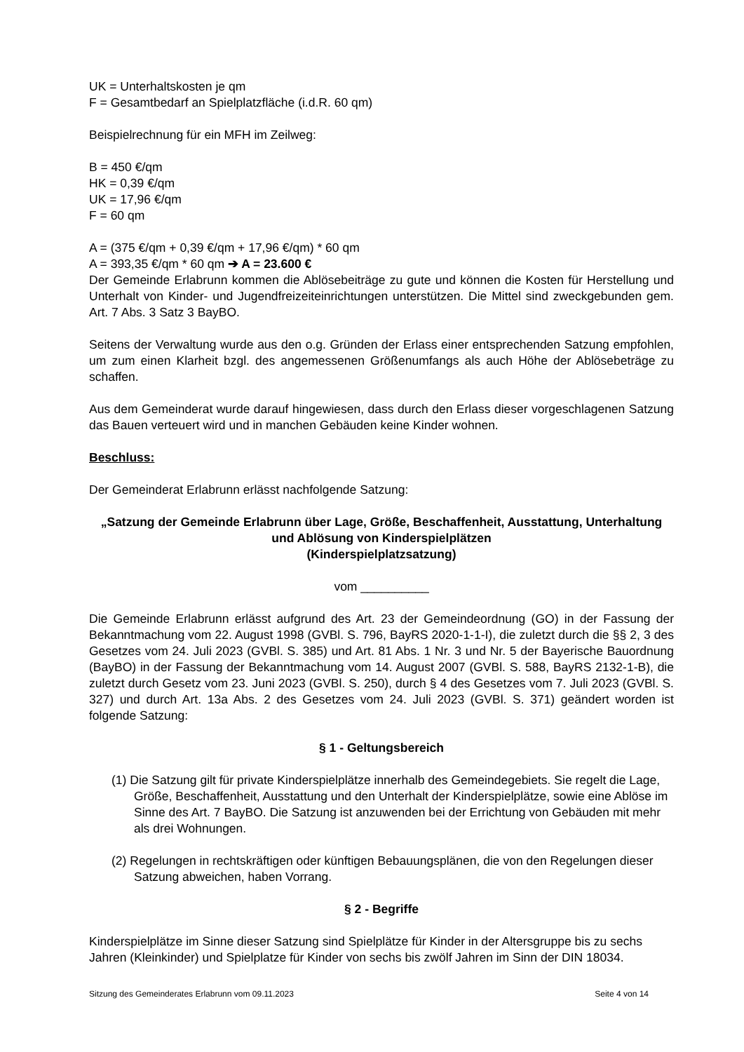UK = Unterhaltskosten je qm
F = Gesamtbedarf an Spielplatzfläche (i.d.R. 60 qm)
Beispielrechnung für ein MFH im Zeilweg:
B = 450 €/qm
HK = 0,39 €/qm
UK = 17,96 €/qm
F = 60 qm
A = (375 €/qm + 0,39 €/qm + 17,96 €/qm) * 60 qm
A = 393,35 €/qm * 60 qm ➔ A = 23.600 €
Der Gemeinde Erlabrunn kommen die Ablösebeiträge zu gute und können die Kosten für Herstellung und Unterhalt von Kinder- und Jugendfreizeiteinrichtungen unterstützen. Die Mittel sind zweckgebunden gem. Art. 7 Abs. 3 Satz 3 BayBO.
Seitens der Verwaltung wurde aus den o.g. Gründen der Erlass einer entsprechenden Satzung empfohlen, um zum einen Klarheit bzgl. des angemessenen Größenumfangs als auch Höhe der Ablösebeträge zu schaffen.
Aus dem Gemeinderat wurde darauf hingewiesen, dass durch den Erlass dieser vorgeschlagenen Satzung das Bauen verteuert wird und in manchen Gebäuden keine Kinder wohnen.
Beschluss:
Der Gemeinderat Erlabrunn erlässt nachfolgende Satzung:
„Satzung der Gemeinde Erlabrunn über Lage, Größe, Beschaffenheit, Ausstattung, Unterhaltung und Ablösung von Kinderspielplätzen
(Kinderspielplatzsatzung)
vom __________
Die Gemeinde Erlabrunn erlässt aufgrund des Art. 23 der Gemeindeordnung (GO) in der Fassung der Bekanntmachung vom 22. August 1998 (GVBl. S. 796, BayRS 2020-1-1-I), die zuletzt durch die §§ 2, 3 des Gesetzes vom 24. Juli 2023 (GVBl. S. 385) und Art. 81 Abs. 1 Nr. 3 und Nr. 5 der Bayerische Bauordnung (BayBO) in der Fassung der Bekanntmachung vom 14. August 2007 (GVBl. S. 588, BayRS 2132-1-B), die zuletzt durch Gesetz vom 23. Juni 2023 (GVBl. S. 250), durch § 4 des Gesetzes vom 7. Juli 2023 (GVBl. S. 327) und durch Art. 13a Abs. 2 des Gesetzes vom 24. Juli 2023 (GVBl. S. 371) geändert worden ist folgende Satzung:
§ 1 - Geltungsbereich
(1) Die Satzung gilt für private Kinderspielplätze innerhalb des Gemeindegebiets. Sie regelt die Lage, Größe, Beschaffenheit, Ausstattung und den Unterhalt der Kinderspielplätze, sowie eine Ablöse im Sinne des Art. 7 BayBO. Die Satzung ist anzuwenden bei der Errichtung von Gebäuden mit mehr als drei Wohnungen.
(2) Regelungen in rechtskräftigen oder künftigen Bebauungsplänen, die von den Regelungen dieser Satzung abweichen, haben Vorrang.
§ 2 - Begriffe
Kinderspielplätze im Sinne dieser Satzung sind Spielplätze für Kinder in der Altersgruppe bis zu sechs Jahren (Kleinkinder) und Spielplatze für Kinder von sechs bis zwölf Jahren im Sinn der DIN 18034.
Sitzung des Gemeinderates Erlabrunn vom 09.11.2023 Seite 4 von 14